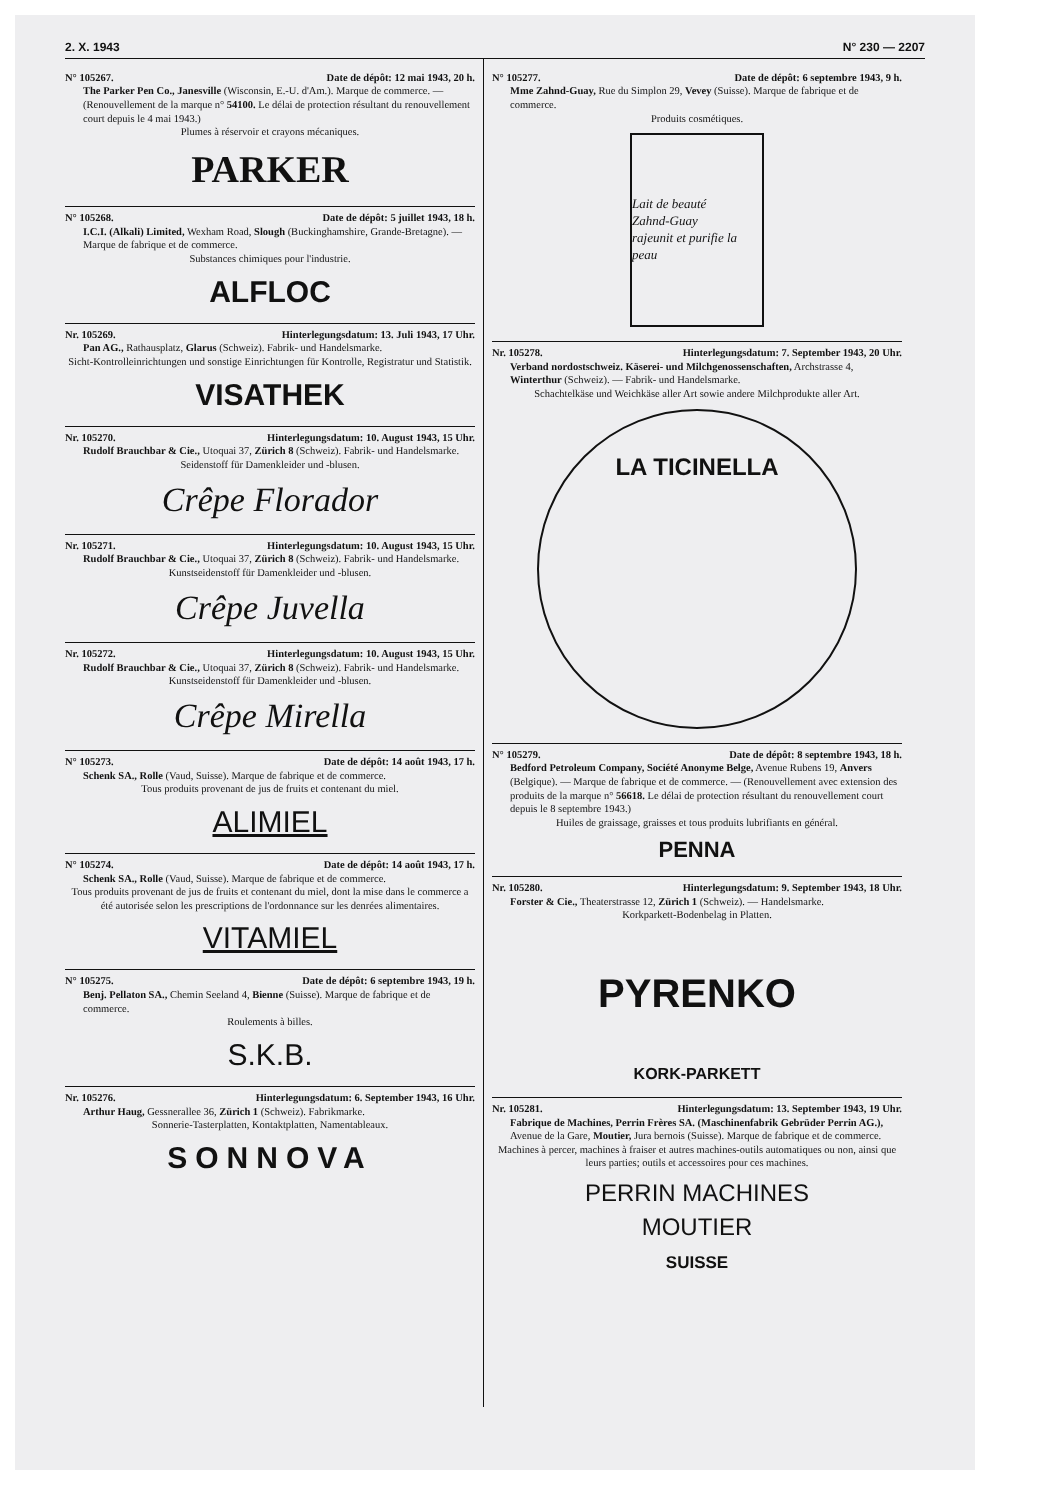2. X. 1943 N° 230 — 2207
N° 105267. Date de dépôt: 12 mai 1943, 20 h.
The Parker Pen Co., Janesville (Wisconsin, E.-U. d'Am.). Marque de commerce. — (Renouvellement de la marque n° 54100. Le délai de protection résultant du renouvellement court depuis le 4 mai 1943.)
Plumes à réservoir et crayons mécaniques.
PARKER
N° 105268. Date de dépôt: 5 juillet 1943, 18 h.
I.C.I. (Alkali) Limited, Wexham Road, Slough (Buckinghamshire, Grande-Bretagne). — Marque de fabrique et de commerce.
Substances chimiques pour l'industrie.
ALFLOC
Nr. 105269. Hinterlegungsdatum: 13. Juli 1943, 17 Uhr.
Pan AG., Rathausplatz, Glarus (Schweiz). Fabrik- und Handelsmarke.
Sicht-Kontrolleinrichtungen und sonstige Einrichtungen für Kontrolle, Registratur und Statistik.
VISATHEK
Nr. 105270. Hinterlegungsdatum: 10. August 1943, 15 Uhr.
Rudolf Brauchbar & Cie., Utoquai 37, Zürich 8 (Schweiz). Fabrik- und Handelsmarke.
Seidenstoff für Damenkleider und -blusen.
Crêpe Florador
Nr. 105271. Hinterlegungsdatum: 10. August 1943, 15 Uhr.
Rudolf Brauchbar & Cie., Utoquai 37, Zürich 8 (Schweiz). Fabrik- und Handelsmarke.
Kunstseidenstoff für Damenkleider und -blusen.
Crêpe Juvella
Nr. 105272. Hinterlegungsdatum: 10. August 1943, 15 Uhr.
Rudolf Brauchbar & Cie., Utoquai 37, Zürich 8 (Schweiz). Fabrik- und Handelsmarke.
Kunstseidenstoff für Damenkleider und -blusen.
Crêpe Mirella
N° 105273. Date de dépôt: 14 août 1943, 17 h.
Schenk SA., Rolle (Vaud, Suisse). Marque de fabrique et de commerce.
Tous produits provenant de jus de fruits et contenant du miel.
ALIMIEL
N° 105274. Date de dépôt: 14 août 1943, 17 h.
Schenk SA., Rolle (Vaud, Suisse). Marque de fabrique et de commerce.
Tous produits provenant de jus de fruits et contenant du miel, dont la mise dans le commerce a été autorisée selon les prescriptions de l'ordonnance sur les denrées alimentaires.
VITAMIEL
N° 105275. Date de dépôt: 6 septembre 1943, 19 h.
Benj. Pellaton SA., Chemin Seeland 4, Bienne (Suisse). Marque de fabrique et de commerce.
Roulements à billes.
S.K.B.
Nr. 105276. Hinterlegungsdatum: 6. September 1943, 16 Uhr.
Arthur Haug, Gessnerallee 36, Zürich 1 (Schweiz). Fabrikmarke.
Sonnerie-Tasterplatten, Kontaktplatten, Namentableaux.
SONNOVA
N° 105277. Date de dépôt: 6 septembre 1943, 9 h.
Mme Zahnd-Guay, Rue du Simplon 29, Vevey (Suisse). Marque de fabrique et de commerce.
Produits cosmétiques.
Lait de beauté
Zahnd-Guay
rajeunit et purifie la peau
Nr. 105278. Hinterlegungsdatum: 7. September 1943, 20 Uhr.
Verband nordostschweiz. Käserei- und Milchgenossenschaften, Archstrasse 4, Winterthur (Schweiz). — Fabrik- und Handelsmarke.
Schachtelkäse und Weichkäse aller Art sowie andere Milchprodukte aller Art.
LA TICINELLA
N° 105279. Date de dépôt: 8 septembre 1943, 18 h.
Bedford Petroleum Company, Société Anonyme Belge, Avenue Rubens 19, Anvers (Belgique). — Marque de fabrique et de commerce. — (Renouvellement avec extension des produits de la marque n° 56618. Le délai de protection résultant du renouvellement court depuis le 8 septembre 1943.)
Huiles de graissage, graisses et tous produits lubrifiants en général.
PENNA
Nr. 105280. Hinterlegungsdatum: 9. September 1943, 18 Uhr.
Forster & Cie., Theaterstrasse 12, Zürich 1 (Schweiz). — Handelsmarke.
Korkparkett-Bodenbelag in Platten.
PYRENKO
KORK-PARKETT
Nr. 105281. Hinterlegungsdatum: 13. September 1943, 19 Uhr.
Fabrique de Machines, Perrin Frères SA. (Maschinenfabrik Gebrüder Perrin AG.), Avenue de la Gare, Moutier, Jura bernois (Suisse). Marque de fabrique et de commerce.
Machines à percer, machines à fraiser et autres machines-outils automatiques ou non, ainsi que leurs parties; outils et accessoires pour ces machines.
PERRIN MACHINES
MOUTIER
SUISSE